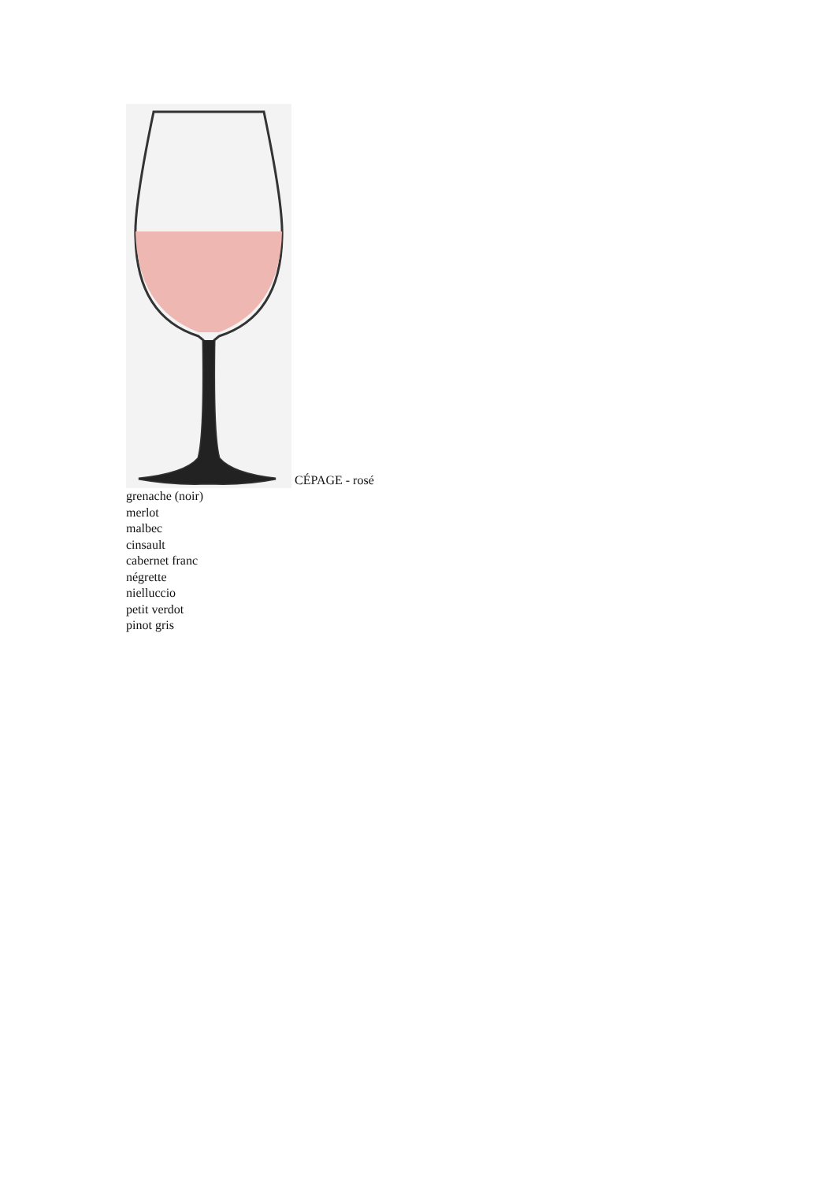CÉPAGE - rosé
grenache (noir)
merlot
malbec
cinsault
cabernet franc
négrette
nielluccio
petit verdot
pinot gris